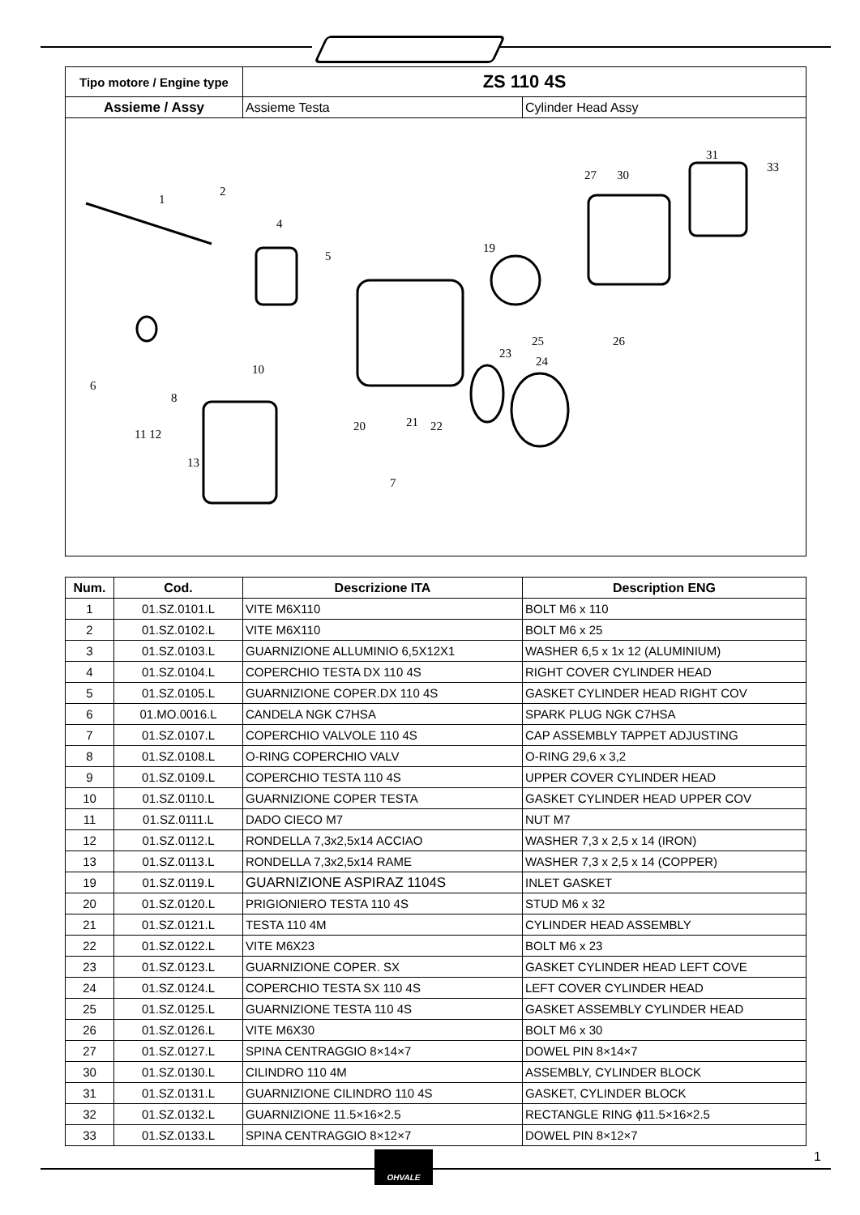| Tipo motore / Engine type | ZS 110 4S | |
| Assieme / Assy | Assieme Testa | Cylinder Head Assy |
1
2
4
5
19
27
30
31
33
25
26
23
24
6
8
10
20
21
22
11 12
13
7
| Num. | Cod. | Descrizione ITA | Description ENG |
| --- | --- | --- | --- |
| 1 | 01.SZ.0101.L | VITE M6X110 | BOLT M6 x 110 |
| 2 | 01.SZ.0102.L | VITE M6X110 | BOLT M6 x 25 |
| 3 | 01.SZ.0103.L | GUARNIZIONE ALLUMINIO 6,5X12X1 | WASHER 6,5 x 1x 12 (ALUMINIUM) |
| 4 | 01.SZ.0104.L | COPERCHIO TESTA DX 110 4S | RIGHT COVER CYLINDER HEAD |
| 5 | 01.SZ.0105.L | GUARNIZIONE COPER.DX 110 4S | GASKET CYLINDER HEAD RIGHT COV |
| 6 | 01.MO.0016.L | CANDELA NGK C7HSA | SPARK PLUG NGK C7HSA |
| 7 | 01.SZ.0107.L | COPERCHIO VALVOLE 110 4S | CAP ASSEMBLY TAPPET ADJUSTING |
| 8 | 01.SZ.0108.L | O-RING COPERCHIO VALV | O-RING 29,6 x 3,2 |
| 9 | 01.SZ.0109.L | COPERCHIO TESTA 110 4S | UPPER COVER CYLINDER HEAD |
| 10 | 01.SZ.0110.L | GUARNIZIONE COPER TESTA | GASKET CYLINDER HEAD UPPER COV |
| 11 | 01.SZ.0111.L | DADO CIECO M7 | NUT M7 |
| 12 | 01.SZ.0112.L | RONDELLA 7,3x2,5x14 ACCIAO | WASHER 7,3 x 2,5 x 14 (IRON) |
| 13 | 01.SZ.0113.L | RONDELLA 7,3x2,5x14 RAME | WASHER 7,3 x 2,5 x 14 (COPPER) |
| 19 | 01.SZ.0119.L | GUARNIZIONE ASPIRAZ 1104S | INLET GASKET |
| 20 | 01.SZ.0120.L | PRIGIONIERO TESTA 110 4S | STUD M6 x 32 |
| 21 | 01.SZ.0121.L | TESTA 110 4M | CYLINDER HEAD ASSEMBLY |
| 22 | 01.SZ.0122.L | VITE M6X23 | BOLT M6 x 23 |
| 23 | 01.SZ.0123.L | GUARNIZIONE COPER. SX | GASKET CYLINDER HEAD LEFT COVE |
| 24 | 01.SZ.0124.L | COPERCHIO TESTA SX 110 4S | LEFT COVER CYLINDER HEAD |
| 25 | 01.SZ.0125.L | GUARNIZIONE TESTA 110 4S | GASKET ASSEMBLY CYLINDER HEAD |
| 26 | 01.SZ.0126.L | VITE M6X30 | BOLT M6 x 30 |
| 27 | 01.SZ.0127.L | SPINA CENTRAGGIO 8×14×7 | DOWEL PIN 8×14×7 |
| 30 | 01.SZ.0130.L | CILINDRO 110 4M | ASSEMBLY, CYLINDER BLOCK |
| 31 | 01.SZ.0131.L | GUARNIZIONE CILINDRO 110 4S | GASKET, CYLINDER BLOCK |
| 32 | 01.SZ.0132.L | GUARNIZIONE 11.5×16×2.5 | RECTANGLE RING ϕ11.5×16×2.5 |
| 33 | 01.SZ.0133.L | SPINA CENTRAGGIO 8×12×7 | DOWEL PIN 8×12×7 |
OHVALE 1